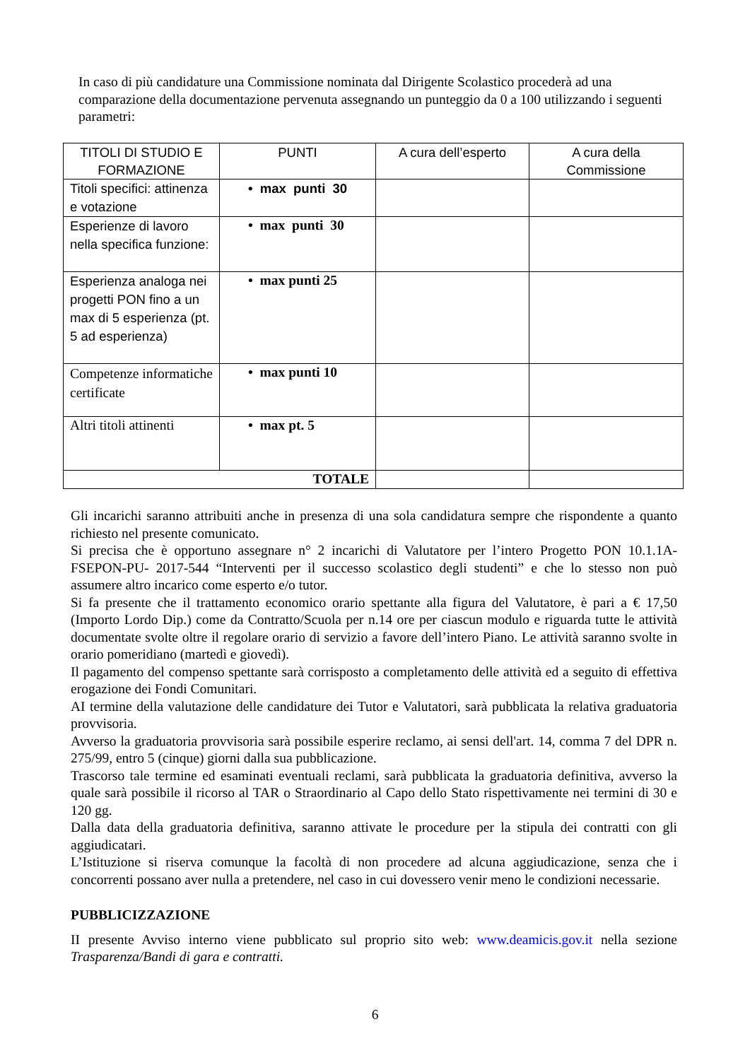In caso di più candidature una Commissione nominata dal Dirigente Scolastico procederà ad una comparazione della documentazione pervenuta assegnando un punteggio da 0 a 100 utilizzando i seguenti parametri:
| TITOLI DI STUDIO E FORMAZIONE | PUNTI | A cura dell’esperto | A cura della Commissione |
| --- | --- | --- | --- |
| Titoli specifici: attinenza e votazione | • max punti 30 | | |
| Esperienze di lavoro nella specifica funzione: | • max punti 30 | | |
| Esperienza analoga nei progetti PON fino a un max di 5 esperienza (pt. 5 ad esperienza) | • max punti 25 | | |
| Competenze informatiche certificate | • max punti 10 | | |
| Altri titoli attinenti | • max pt. 5 | | |
| TOTALE | | | |
Gli incarichi saranno attribuiti anche in presenza di una sola candidatura sempre che rispondente a quanto richiesto nel presente comunicato.
Si precisa che è opportuno assegnare n° 2 incarichi di Valutatore per l’intero Progetto PON 10.1.1A-FSEPON-PU- 2017-544 “Interventi per il successo scolastico degli studenti” e che lo stesso non può assumere altro incarico come esperto e/o tutor.
Si fa presente che il trattamento economico orario spettante alla figura del Valutatore, è pari a € 17,50 (Importo Lordo Dip.) come da Contratto/Scuola per n.14 ore per ciascun modulo e riguarda tutte le attività documentate svolte oltre il regolare orario di servizio a favore dell’intero Piano. Le attività saranno svolte in orario pomeridiano (martedì e giovedì).
Il pagamento del compenso spettante sarà corrisposto a completamento delle attività ed a seguito di effettiva erogazione dei Fondi Comunitari.
AI termine della valutazione delle candidature dei Tutor e Valutatori, sarà pubblicata la relativa graduatoria provvisoria.
Avverso la graduatoria provvisoria sarà possibile esperire reclamo, ai sensi dell'art. 14, comma 7 del DPR n. 275/99, entro 5 (cinque) giorni dalla sua pubblicazione.
Trascorso tale termine ed esaminati eventuali reclami, sarà pubblicata la graduatoria definitiva, avverso la quale sarà possibile il ricorso al TAR o Straordinario al Capo dello Stato rispettivamente nei termini di 30 e 120 gg.
Dalla data della graduatoria definitiva, saranno attivate le procedure per la stipula dei contratti con gli aggiudicatari.
L’Istituzione si riserva comunque la facoltà di non procedere ad alcuna aggiudicazione, senza che i concorrenti possano aver nulla a pretendere, nel caso in cui dovessero venir meno le condizioni necessarie.
PUBBLICIZZAZIONE
II presente Avviso interno viene pubblicato sul proprio sito web: www.deamicis.gov.it nella sezione Trasparenza/Bandi di gara e contratti.
6